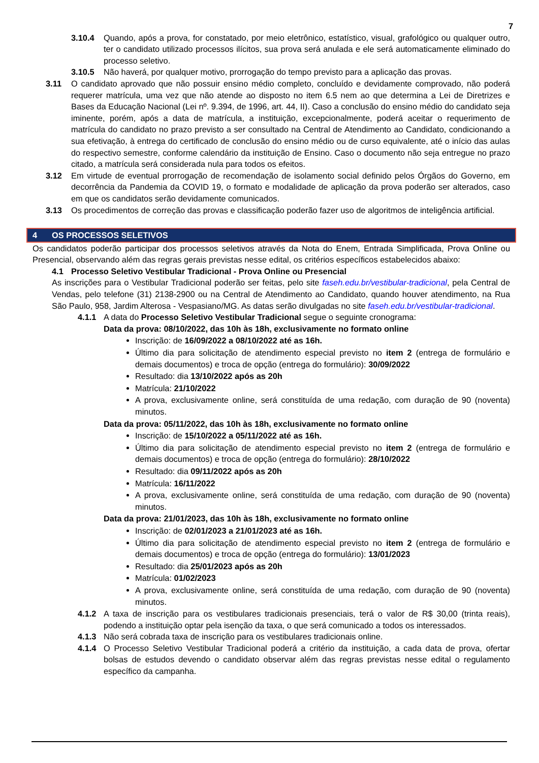7
3.10.4 Quando, após a prova, for constatado, por meio eletrônico, estatístico, visual, grafológico ou qualquer outro, ter o candidato utilizado processos ilícitos, sua prova será anulada e ele será automaticamente eliminado do processo seletivo.
3.10.5 Não haverá, por qualquer motivo, prorrogação do tempo previsto para a aplicação das provas.
3.11 O candidato aprovado que não possuir ensino médio completo, concluído e devidamente comprovado, não poderá requerer matrícula, uma vez que não atende ao disposto no item 6.5 nem ao que determina a Lei de Diretrizes e Bases da Educação Nacional (Lei nº. 9.394, de 1996, art. 44, II). Caso a conclusão do ensino médio do candidato seja iminente, porém, após a data de matrícula, a instituição, excepcionalmente, poderá aceitar o requerimento de matrícula do candidato no prazo previsto a ser consultado na Central de Atendimento ao Candidato, condicionando a sua efetivação, à entrega do certificado de conclusão do ensino médio ou de curso equivalente, até o início das aulas do respectivo semestre, conforme calendário da instituição de Ensino. Caso o documento não seja entregue no prazo citado, a matrícula será considerada nula para todos os efeitos.
3.12 Em virtude de eventual prorrogação de recomendação de isolamento social definido pelos Órgãos do Governo, em decorrência da Pandemia da COVID 19, o formato e modalidade de aplicação da prova poderão ser alterados, caso em que os candidatos serão devidamente comunicados.
3.13 Os procedimentos de correção das provas e classificação poderão fazer uso de algoritmos de inteligência artificial.
4 OS PROCESSOS SELETIVOS
Os candidatos poderão participar dos processos seletivos através da Nota do Enem, Entrada Simplificada, Prova Online ou Presencial, observando além das regras gerais previstas nesse edital, os critérios específicos estabelecidos abaixo:
4.1 Processo Seletivo Vestibular Tradicional - Prova Online ou Presencial
As inscrições para o Vestibular Tradicional poderão ser feitas, pelo site faseh.edu.br/vestibular-tradicional, pela Central de Vendas, pelo telefone (31) 2138-2900 ou na Central de Atendimento ao Candidato, quando houver atendimento, na Rua São Paulo, 958, Jardim Alterosa - Vespasiano/MG. As datas serão divulgadas no site faseh.edu.br/vestibular-tradicional.
4.1.1 A data do Processo Seletivo Vestibular Tradicional segue o seguinte cronograma:
Data da prova: 08/10/2022, das 10h às 18h, exclusivamente no formato online
Inscrição: de 16/09/2022 a 08/10/2022 até as 16h.
Último dia para solicitação de atendimento especial previsto no item 2 (entrega de formulário e demais documentos) e troca de opção (entrega do formulário): 30/09/2022
Resultado: dia 13/10/2022 após as 20h
Matrícula: 21/10/2022
A prova, exclusivamente online, será constituída de uma redação, com duração de 90 (noventa) minutos.
Data da prova: 05/11/2022, das 10h às 18h, exclusivamente no formato online
Inscrição: de 15/10/2022 a 05/11/2022 até as 16h.
Último dia para solicitação de atendimento especial previsto no item 2 (entrega de formulário e demais documentos) e troca de opção (entrega do formulário): 28/10/2022
Resultado: dia 09/11/2022 após as 20h
Matrícula: 16/11/2022
A prova, exclusivamente online, será constituída de uma redação, com duração de 90 (noventa) minutos.
Data da prova: 21/01/2023, das 10h às 18h, exclusivamente no formato online
Inscrição: de 02/01/2023 a 21/01/2023 até as 16h.
Último dia para solicitação de atendimento especial previsto no item 2 (entrega de formulário e demais documentos) e troca de opção (entrega do formulário): 13/01/2023
Resultado: dia 25/01/2023 após as 20h
Matrícula: 01/02/2023
A prova, exclusivamente online, será constituída de uma redação, com duração de 90 (noventa) minutos.
4.1.2 A taxa de inscrição para os vestibulares tradicionais presenciais, terá o valor de R$ 30,00 (trinta reais), podendo a instituição optar pela isenção da taxa, o que será comunicado a todos os interessados.
4.1.3 Não será cobrada taxa de inscrição para os vestibulares tradicionais online.
4.1.4 O Processo Seletivo Vestibular Tradicional poderá a critério da instituição, a cada data de prova, ofertar bolsas de estudos devendo o candidato observar além das regras previstas nesse edital o regulamento específico da campanha.